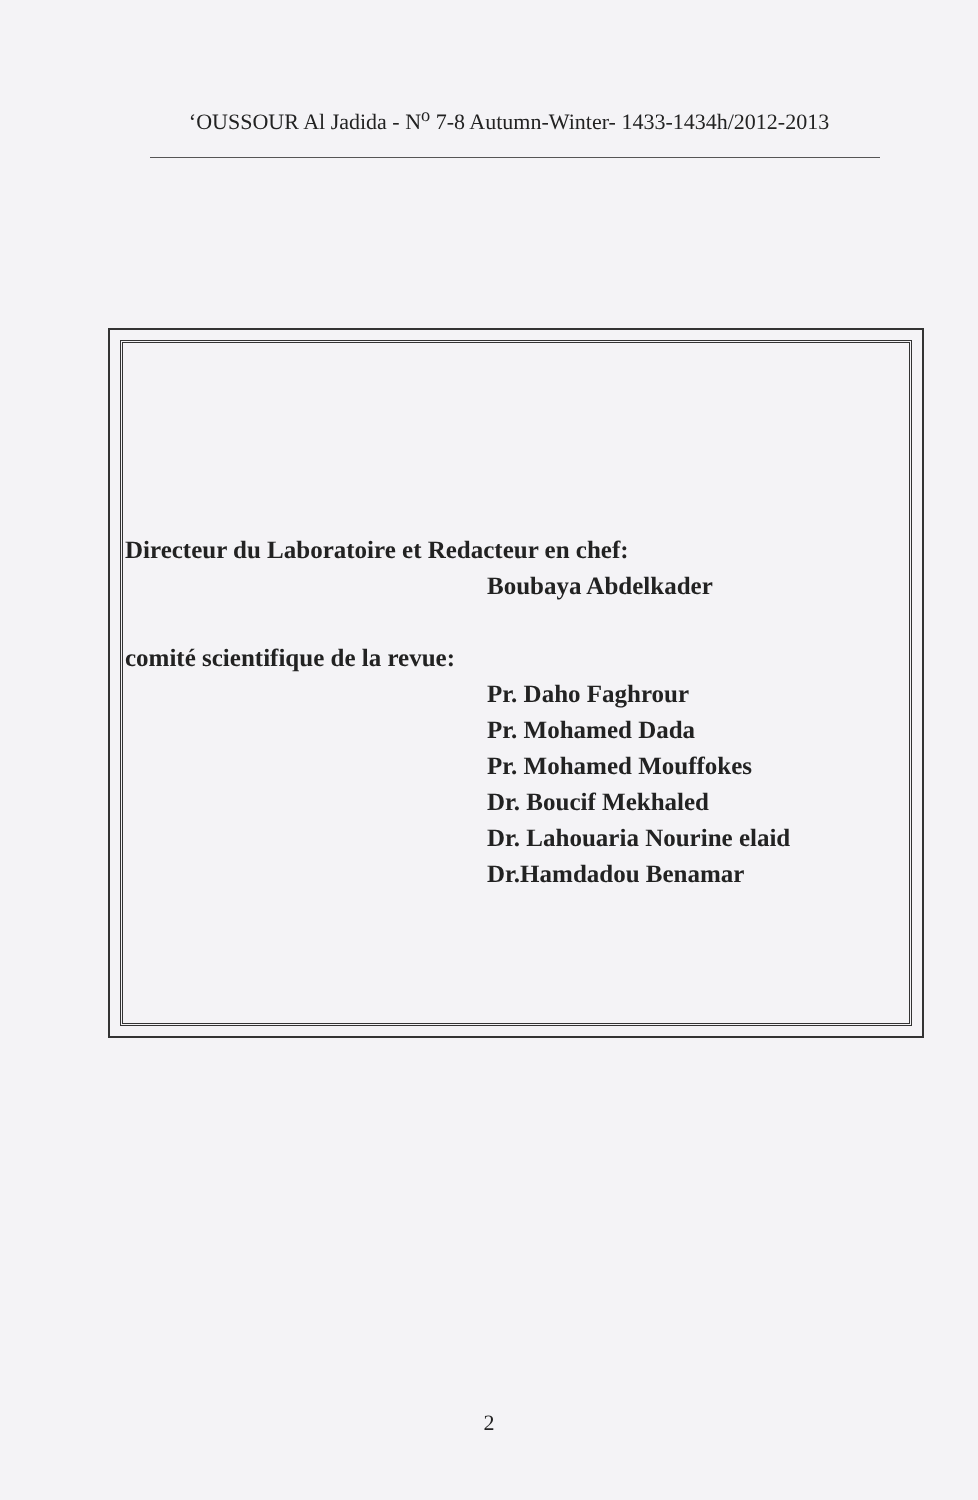‘OUSSOUR Al Jadida - N<sup>o</sup> 7-8 Autumn-Winter- 1433-1434h/2012-2013
Directeur du Laboratoire et Redacteur en chef:
Boubaya Abdelkader
comité scientifique de la revue:
Pr. Daho Faghrour
Pr. Mohamed Dada
Pr. Mohamed Mouffokes
Dr. Boucif Mekhaled
Dr. Lahouaria Nourine elaid
Dr.Hamdadou Benamar
2